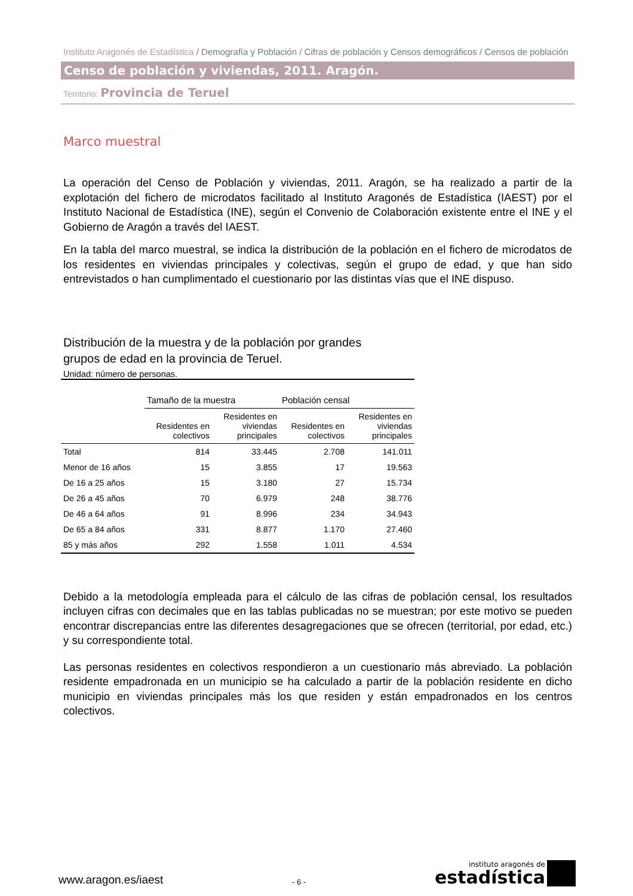Instituto Aragonés de Estadística / Demografía y Población / Cifras de población y Censos demográficos / Censos de población
Censo de población y viviendas, 2011. Aragón.
Territorio: Provincia de Teruel
Marco muestral
La operación del Censo de Población y viviendas, 2011. Aragón, se ha realizado a partir de la explotación del fichero de microdatos facilitado al Instituto Aragonés de Estadística (IAEST) por el Instituto Nacional de Estadística (INE), según el Convenio de Colaboración existente entre el INE y el Gobierno de Aragón a través del IAEST.
En la tabla del marco muestral, se indica la distribución de la población en el fichero de microdatos de los residentes en viviendas principales y colectivas, según el grupo de edad, y que han sido entrevistados o han cumplimentado el cuestionario por las distintas vías que el INE dispuso.
Distribución de la muestra y de la población por grandes
grupos de edad en la provincia de Teruel.
Unidad: número de personas.
| | Tamaño de la muestra | | Población censal | |
| --- | --- | --- | --- | --- |
| | Residentes en colectivos | Residentes en viviendas principales | Residentes en colectivos | Residentes en viviendas principales |
| Total | 814 | 33.445 | 2.708 | 141.011 |
| Menor de 16 años | 15 | 3.855 | 17 | 19.563 |
| De 16 a 25 años | 15 | 3.180 | 27 | 15.734 |
| De 26 a 45 años | 70 | 6.979 | 248 | 38.776 |
| De 46 a 64 años | 91 | 8.996 | 234 | 34.943 |
| De 65 a 84 años | 331 | 8.877 | 1.170 | 27.460 |
| 85 y más años | 292 | 1.558 | 1.011 | 4.534 |
Debido a la metodología empleada para el cálculo de las cifras de población censal, los resultados incluyen cifras con decimales que en las tablas publicadas no se muestran; por este motivo se pueden encontrar discrepancias entre las diferentes desagregaciones que se ofrecen (territorial, por edad, etc.) y su correspondiente total.
Las personas residentes en colectivos respondieron a un cuestionario más abreviado. La población residente empadronada en un municipio se ha calculado a partir de la población residente en dicho municipio en viviendas principales más los que residen y están empadronados en los centros colectivos.
www.aragon.es/iaest
- 6 -
instituto aragonés de
estadística